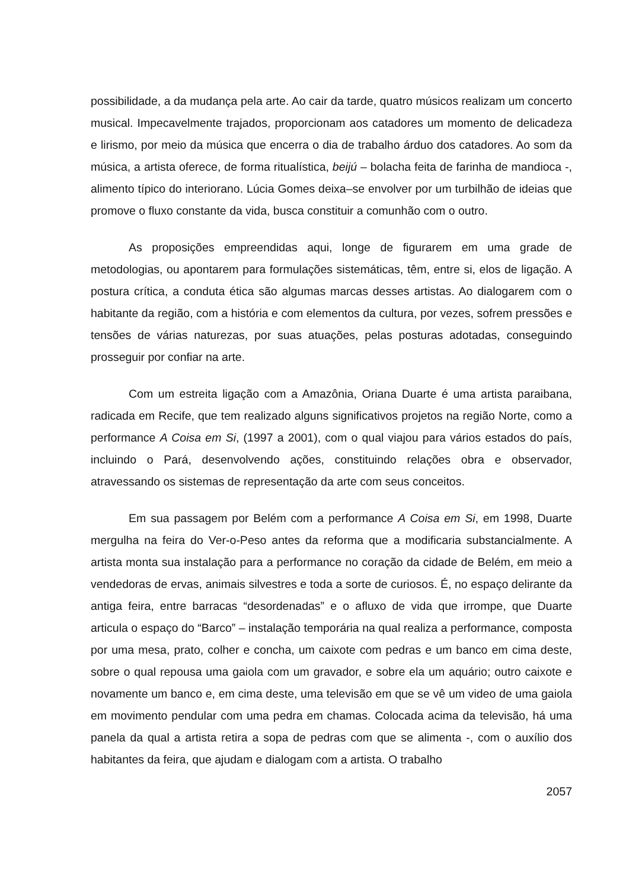possibilidade, a da mudança pela arte. Ao cair da tarde, quatro músicos realizam um concerto musical. Impecavelmente trajados, proporcionam aos catadores um momento de delicadeza e lirismo, por meio da música que encerra o dia de trabalho árduo dos catadores. Ao som da música, a artista oferece, de forma ritualística, beijú – bolacha feita de farinha de mandioca -, alimento típico do interiorano. Lúcia Gomes deixa–se envolver por um turbilhão de ideias que promove o fluxo constante da vida, busca constituir a comunhão com o outro.
As proposições empreendidas aqui, longe de figurarem em uma grade de metodologias, ou apontarem para formulações sistemáticas, têm, entre si, elos de ligação. A postura crítica, a conduta ética são algumas marcas desses artistas. Ao dialogarem com o habitante da região, com a história e com elementos da cultura, por vezes, sofrem pressões e tensões de várias naturezas, por suas atuações, pelas posturas adotadas, conseguindo prosseguir por confiar na arte.
Com um estreita ligação com a Amazônia, Oriana Duarte é uma artista paraibana, radicada em Recife, que tem realizado alguns significativos projetos na região Norte, como a performance A Coisa em Si, (1997 a 2001), com o qual viajou para vários estados do país, incluindo o Pará, desenvolvendo ações, constituindo relações obra e observador, atravessando os sistemas de representação da arte com seus conceitos.
Em sua passagem por Belém com a performance A Coisa em Si, em 1998, Duarte mergulha na feira do Ver-o-Peso antes da reforma que a modificaria substancialmente. A artista monta sua instalação para a performance no coração da cidade de Belém, em meio a vendedoras de ervas, animais silvestres e toda a sorte de curiosos. É, no espaço delirante da antiga feira, entre barracas “desordenadas” e o afluxo de vida que irrompe, que Duarte articula o espaço do “Barco” – instalação temporária na qual realiza a performance, composta por uma mesa, prato, colher e concha, um caixote com pedras e um banco em cima deste, sobre o qual repousa uma gaiola com um gravador, e sobre ela um aquário; outro caixote e novamente um banco e, em cima deste, uma televisão em que se vê um video de uma gaiola em movimento pendular com uma pedra em chamas. Colocada acima da televisão, há uma panela da qual a artista retira a sopa de pedras com que se alimenta -, com o auxílio dos habitantes da feira, que ajudam e dialogam com a artista. O trabalho
2057